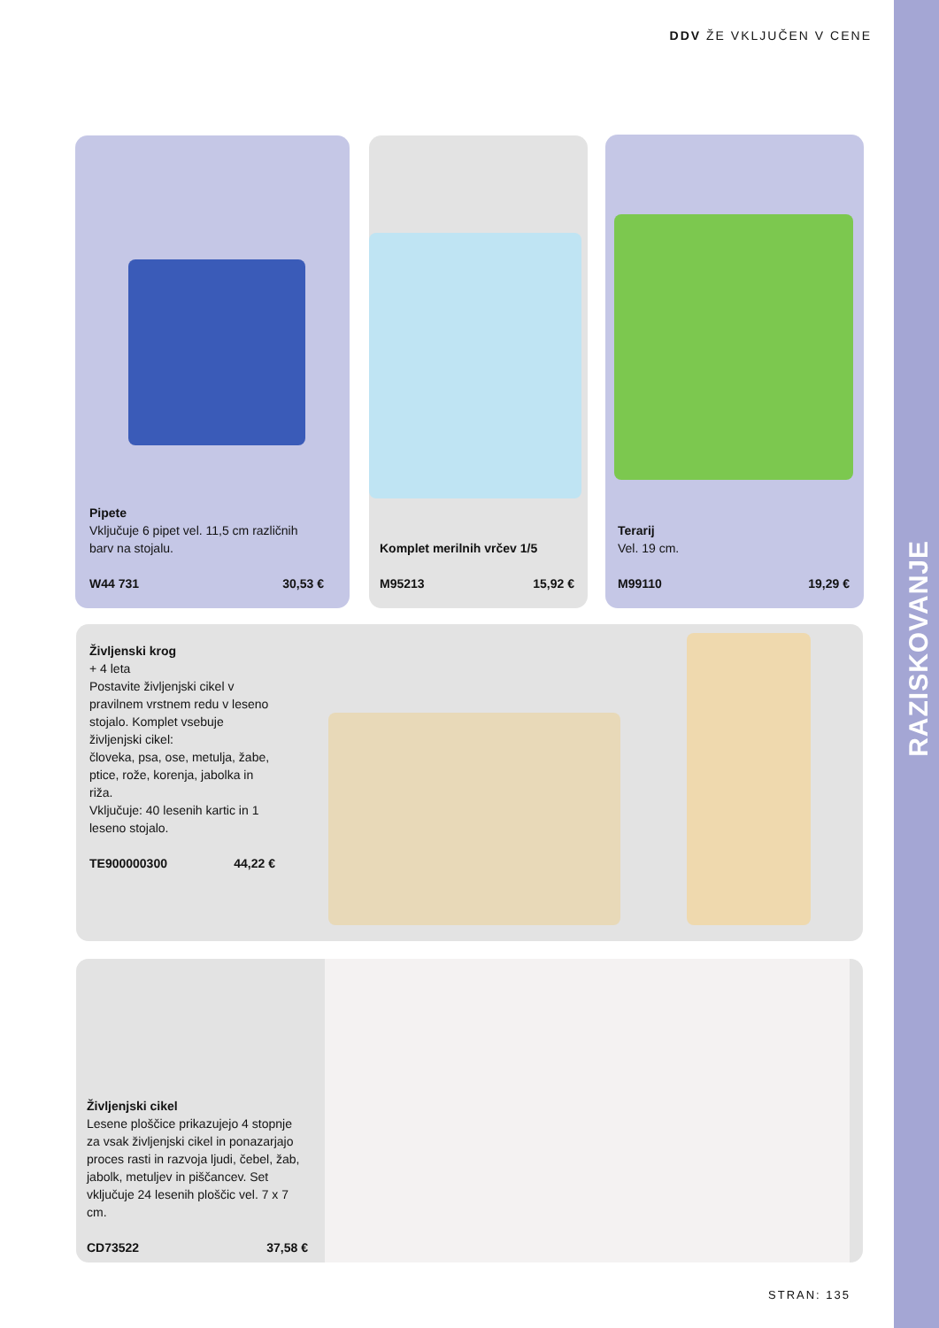DDV ŽE VKLJUČEN V CENE
Pipete
Vključuje 6 pipet vel. 11,5 cm različnih barv na stojalu.
W44 731 30,53 €
Komplet merilnih vrčev 1/5
M95213 15,92 €
Terarij
Vel. 19 cm.
M99110 19,29 €
Življenski krog
+ 4 leta
Postavite življenjski cikel v pravilnem vrstnem redu v leseno stojalo. Komplet vsebuje življenjski cikel:
človeka, psa, ose, metulja, žabe, ptice, rože, korenja, jabolka in riža.
Vključuje: 40 lesenih kartic in 1 leseno stojalo.
TE900000300 44,22 €
Življenjski cikel
Lesene ploščice prikazujejo 4 stopnje za vsak življenjski cikel in ponazarjajo proces rasti in razvoja ljudi, čebel, žab, jabolk, metuljev in piščancev. Set vključuje 24 lesenih ploščic vel. 7 x 7 cm.
CD73522 37,58 €
STRAN: 135
RAZISKOVANJE